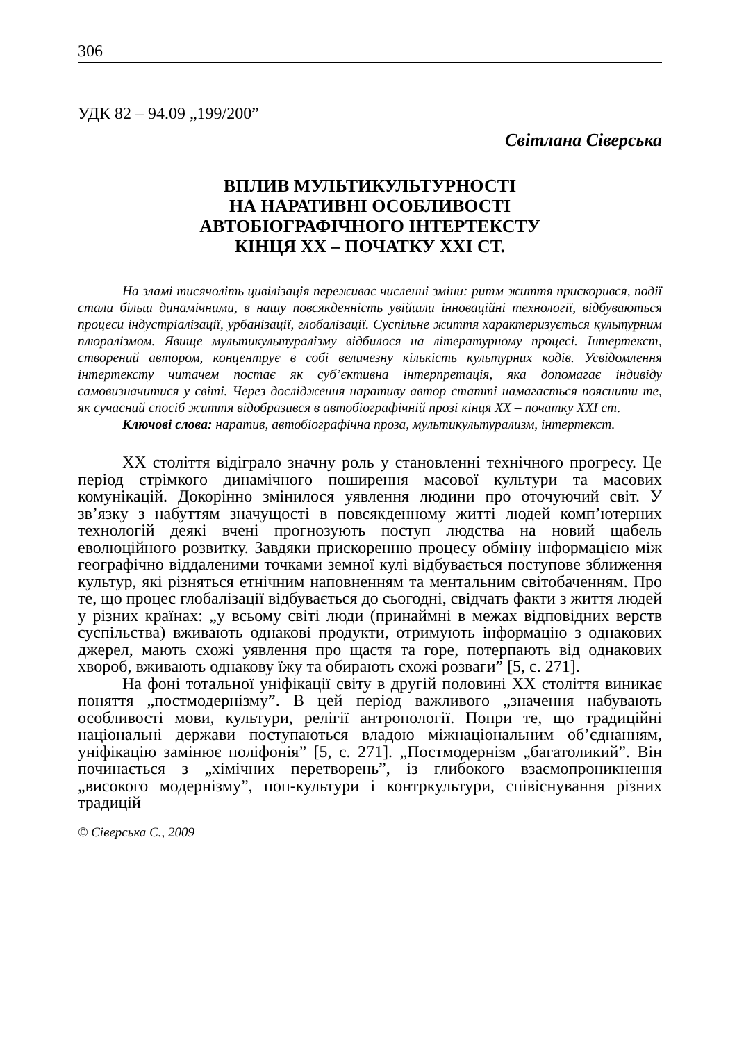306
УДК 82 – 94.09 „199/200”
Світлана Сіверська
ВПЛИВ МУЛЬТИКУЛЬТУРНОСТІ
НА НАРАТИВНІ ОСОБЛИВОСТІ
АВТОБІОГРАФІЧНОГО ІНТЕРТЕКСТУ
КІНЦЯ ХХ – ПОЧАТКУ ХХІ СТ.
На зламі тисячоліть цивілізація переживає численні зміни: ритм життя прискорився, події стали більш динамічними, в нашу повсякденність увійшли інноваційні технології, відбуваються процеси індустріалізації, урбанізації, глобалізації. Суспільне життя характеризується культурним плюралізмом. Явище мультикультуралізму відбилося на літературному процесі. Інтертекст, створений автором, концентрує в собі величезну кількість культурних кодів. Усвідомлення інтертексту читачем постає як суб’єктивна інтерпретація, яка допомагає індивіду самовизначитися у світі. Через дослідження наративу автор статті намагається пояснити те, як сучасний спосіб життя відобразився в автобіографічній прозі кінця ХХ – початку ХХІ ст.
Ключові слова: наратив, автобіографічна проза, мультикультурализм, інтертекст.
ХХ століття відіграло значну роль у становленні технічного прогресу. Це період стрімкого динамічного поширення масової культури та масових комунікацій. Докорінно змінилося уявлення людини про оточуючий світ. У зв’язку з набуттям значущості в повсякденному житті людей комп’ютерних технологій деякі вчені прогнозують поступ людства на новий щабель еволюційного розвитку. Завдяки прискоренню процесу обміну інформацією між географічно віддаленими точками земної кулі відбувається поступове зближення культур, які різняться етнічним наповненням та ментальним світобаченням. Про те, що процес глобалізації відбувається до сьогодні, свідчать факти з життя людей у різних країнах: „у всьому світі люди (принаймні в межах відповідних верств суспільства) вживають однакові продукти, отримують інформацію з однакових джерел, мають схожі уявлення про щастя та горе, потерпають від однакових хвороб, вживають однакову їжу та обирають схожі розваги” [5, с. 271].
На фоні тотальної уніфікації світу в другій половині ХХ століття виникає поняття „постмодернізму”. В цей період важливого „значення набувають особливості мови, культури, релігії антропології. Попри те, що традиційні національні держави поступаються владою міжнаціональним об’єднанням, уніфікацію замінює поліфонія” [5, с. 271]. „Постмодернізм „багатоликий”. Він починається з „хімічних перетворень”, із глибокого взаємопроникнення „високого модернізму”, поп-культури і контркультури, співіснування різних традицій
© Сіверська С., 2009